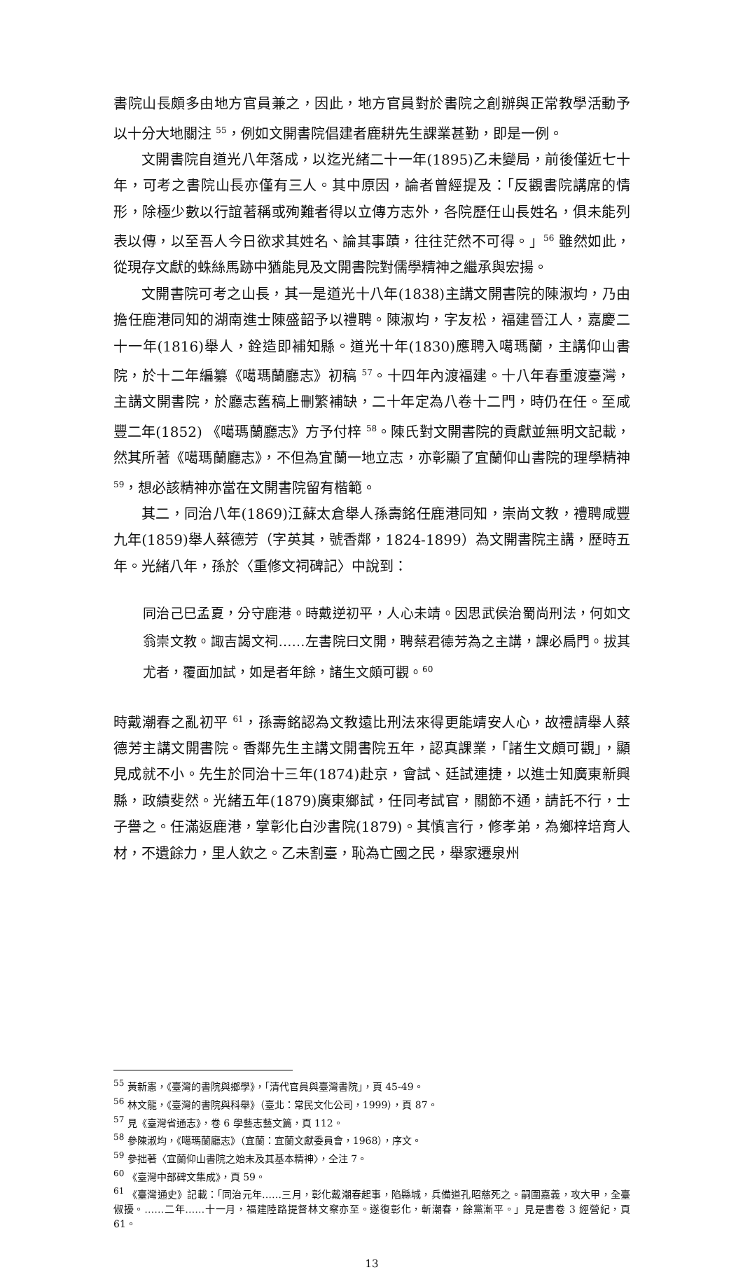書院山長頗多由地方官員兼之，因此，地方官員對於書院之創辦與正常教學活動予以十分大地關注 <sup>55</sup>，例如文開書院倡建者鹿耕先生課業甚勤，即是一例。
文開書院自道光八年落成，以迄光緒二十一年(1895)乙未變局，前後僅近七十年，可考之書院山長亦僅有三人。其中原因，論者曾經提及：「反觀書院講席的情形，除極少數以行誼著稱或殉難者得以立傳方志外，各院歷任山長姓名，俱未能列表以傳，以至吾人今日欲求其姓名、論其事蹟，往往茫然不可得。」<sup>56</sup> 雖然如此，從現存文獻的蛛絲馬跡中猶能見及文開書院對儒學精神之繼承與宏揚。
文開書院可考之山長，其一是道光十八年(1838)主講文開書院的陳淑均，乃由擔任鹿港同知的湖南進士陳盛韶予以禮聘。陳淑均，字友松，福建晉江人，嘉慶二十一年(1816)舉人，銓造即補知縣。道光十年(1830)應聘入噶瑪蘭，主講仰山書院，於十二年編纂《噶瑪蘭廳志》初稿 <sup>57</sup>。十四年內渡福建。十八年春重渡臺灣，主講文開書院，於廳志舊稿上刪繁補缺，二十年定為八卷十二門，時仍在任。至咸豐二年(1852) 《噶瑪蘭廳志》方予付梓 <sup>58</sup>。陳氏對文開書院的貢獻並無明文記載，然其所著《噶瑪蘭廳志》，不但為宜蘭一地立志，亦彰顯了宜蘭仰山書院的理學精神 <sup>59</sup>，想必該精神亦當在文開書院留有楷範。
其二，同治八年(1869)江蘇太倉舉人孫壽銘任鹿港同知，崇尚文教，禮聘咸豐九年(1859)舉人蔡德芳（字英其，號香鄰，1824-1899）為文開書院主講，歷時五年。光緒八年，孫於〈重修文祠碑記〉中說到：
同治己巳孟夏，分守鹿港。時戴逆初平，人心未靖。因思武侯治蜀尚刑法，何如文翁崇文教。諏吉謁文祠……左書院曰文開，聘蔡君德芳為之主講，課必扃門。拔其尤者，覆面加試，如是者年餘，諸生文頗可觀。<sup>60</sup>
時戴潮春之亂初平 <sup>61</sup>，孫壽銘認為文教遠比刑法來得更能靖安人心，故禮請舉人蔡德芳主講文開書院。香鄰先生主講文開書院五年，認真課業，「諸生文頗可觀」，顯見成就不小。先生於同治十三年(1874)赴京，會試、廷試連捷，以進士知廣東新興縣，政績斐然。光緒五年(1879)廣東鄉試，任同考試官，關節不通，請託不行，士子譽之。任滿返鹿港，掌彰化白沙書院(1879)。其慎言行，修孝弟，為鄉梓培育人材，不遺餘力，里人欽之。乙未割臺，恥為亡國之民，舉家遷泉州
<sup>55</sup> 黃新憲，《臺灣的書院與鄉學》，「清代官員與臺灣書院」，頁 45-49。
<sup>56</sup> 林文龍，《臺灣的書院與科舉》（臺北：常民文化公司，1999），頁 87。
<sup>57</sup> 見《臺灣省通志》，卷 6 學藝志藝文篇，頁 112。
<sup>58</sup> 參陳淑均，《噶瑪蘭廳志》（宜蘭：宜蘭文獻委員會，1968），序文。
<sup>59</sup> 參拙著〈宜蘭仰山書院之始末及其基本精神〉，仝注 7。
<sup>60</sup> 《臺灣中部碑文集成》，頁 59。
<sup>61</sup> 《臺灣通史》記載：「同治元年……三月，彰化戴潮春起事，陷縣城，兵備道孔昭慈死之。嗣圍嘉義，攻大甲，全臺俶擾。……二年……十一月，福建陸路提督林文察亦至。遂復彰化，斬潮春，餘黨漸平。」見是書卷 3 經營紀，頁 61。
13